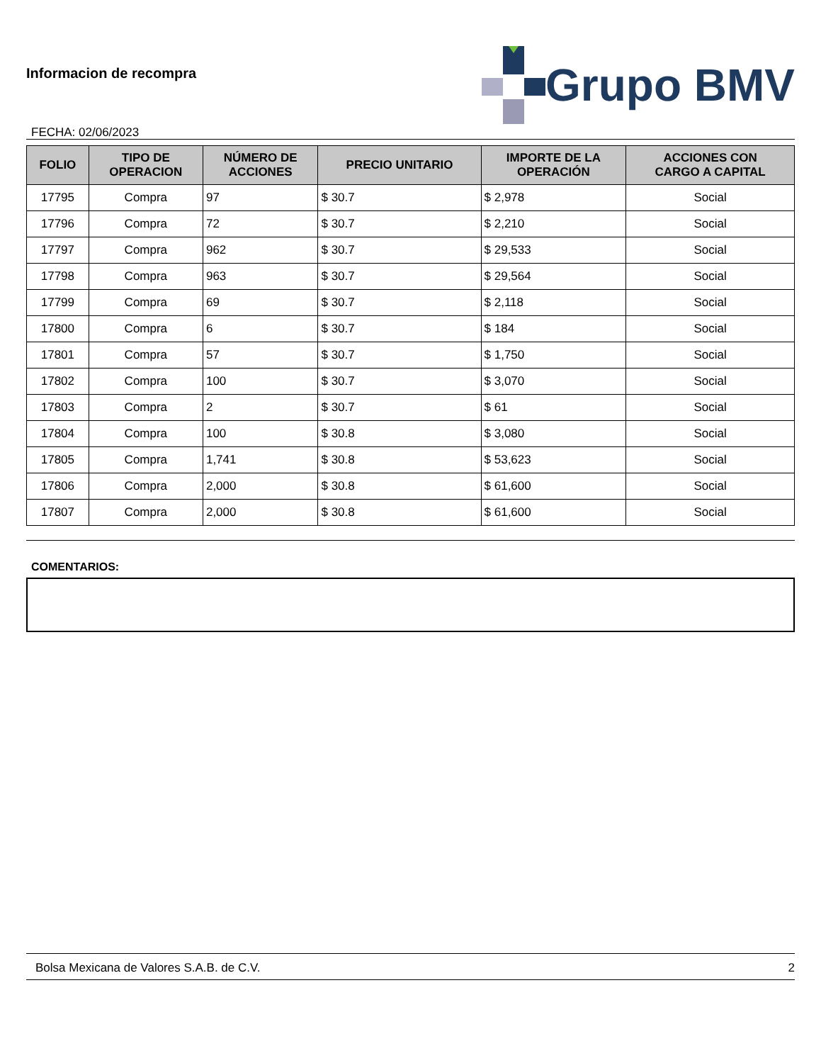Informacion de recompra
FECHA: 02/06/2023
Grupo BMV
| FOLIO | TIPO DE OPERACION | NÚMERO DE ACCIONES | PRECIO UNITARIO | IMPORTE DE LA OPERACIÓN | ACCIONES CON CARGO A CAPITAL |
| --- | --- | --- | --- | --- | --- |
| 17795 | Compra | 97 | $ 30.7 | $ 2,978 | Social |
| 17796 | Compra | 72 | $ 30.7 | $ 2,210 | Social |
| 17797 | Compra | 962 | $ 30.7 | $ 29,533 | Social |
| 17798 | Compra | 963 | $ 30.7 | $ 29,564 | Social |
| 17799 | Compra | 69 | $ 30.7 | $ 2,118 | Social |
| 17800 | Compra | 6 | $ 30.7 | $ 184 | Social |
| 17801 | Compra | 57 | $ 30.7 | $ 1,750 | Social |
| 17802 | Compra | 100 | $ 30.7 | $ 3,070 | Social |
| 17803 | Compra | 2 | $ 30.7 | $ 61 | Social |
| 17804 | Compra | 100 | $ 30.8 | $ 3,080 | Social |
| 17805 | Compra | 1,741 | $ 30.8 | $ 53,623 | Social |
| 17806 | Compra | 2,000 | $ 30.8 | $ 61,600 | Social |
| 17807 | Compra | 2,000 | $ 30.8 | $ 61,600 | Social |
COMENTARIOS:
Bolsa Mexicana de Valores S.A.B. de C.V. 2